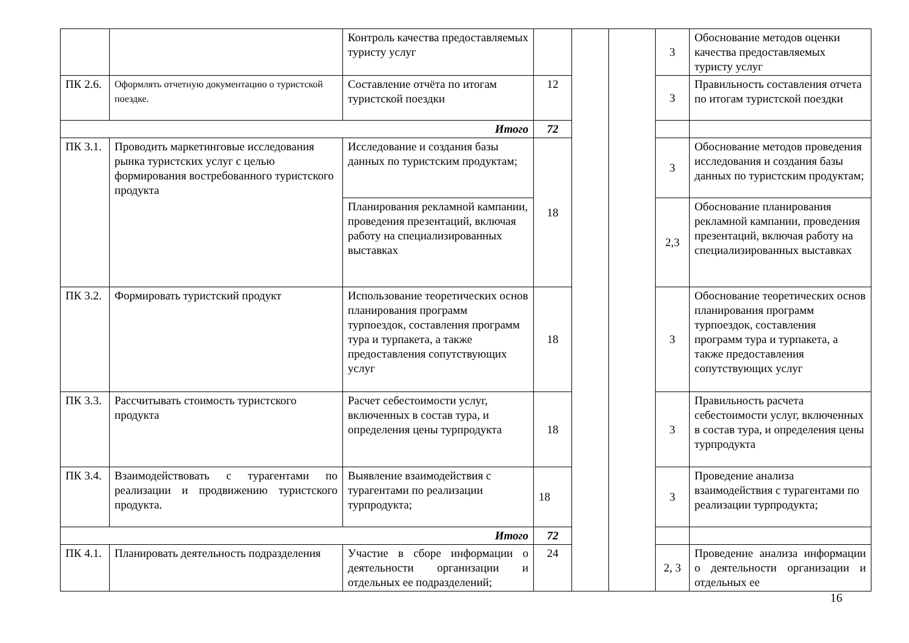| | | Контроль качества предоставляемых туристу услуг | | | | 3 | Обоснование методов оценки качества предоставляемых туристу услуг |
| ПК 2.6. | Оформлять отчетную документацию о туристской поездке. | Составление отчёта по итогам туристской поездки | 12 | | | 3 | Правильность составления отчета по итогам туристской поездки |
| Итого | | | 72 | | | | |
| ПК 3.1. | Проводить маркетинговые исследования рынка туристских услуг с целью формирования востребованного туристского продукта | Исследование и создания базы данных по туристским продуктам; | 18 | | | 3 | Обоснование методов проведения исследования и создания базы данных по туристским продуктам; |
| | | Планирования рекламной кампании, проведения презентаций, включая работу на специализированных выставках | | | | 2,3 | Обоснование планирования рекламной кампании, проведения презентаций, включая работу на специализированных выставках |
| ПК 3.2. | Формировать туристский продукт | Использование теоретических основ планирования программ турпоездок, составления программ тура и турпакета, а также предоставления сопутствующих услуг | 18 | | | 3 | Обоснование теоретических основ планирования программ турпоездок, составления программ тура и турпакета, а также предоставления сопутствующих услуг |
| ПК 3.3. | Рассчитывать стоимость туристского продукта | Расчет себестоимости услуг, включенных в состав тура, и определения цены турпродукта | 18 | | | 3 | Правильность расчета себестоимости услуг, включенных в состав тура, и определения цены турпродукта |
| ПК 3.4. | Взаимодействовать с турагентами по реализации и продвижению туристского продукта. | Выявление взаимодействия с турагентами по реализации турпродукта; | 18 | | | 3 | Проведение анализа взаимодействия с турагентами по реализации турпродукта; |
| Итого | | | 72 | | | | |
| ПК 4.1. | Планировать деятельность подразделения | Участие в сборе информации о деятельности организации и отдельных ее подразделений; | 24 | | | 2, 3 | Проведение анализа информации о деятельности организации и отдельных ее |
16